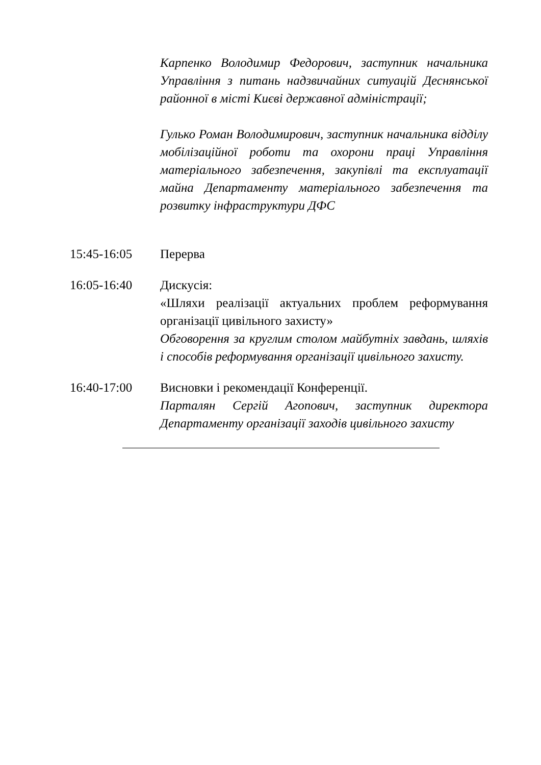Карпенко Володимир Федорович, заступник начальника Управління з питань надзвичайних ситуацій Деснянської районної в місті Києві державної адміністрації;
Гулько Роман Володимирович, заступник начальника відділу мобілізаційної роботи та охорони праці Управління матеріального забезпечення, закупівлі та експлуатації майна Департаменту матеріального забезпечення та розвитку інфраструктури ДФС
15:45-16:05 Перерва
16:05-16:40 Дискусія:
«Шляхи реалізації актуальних проблем реформування організації цивільного захисту»
Обговорення за круглим столом майбутніх завдань, шляхів і способів реформування організації цивільного захисту.
16:40-17:00 Висновки і рекомендації Конференції.
Парталян Сергій Агопович, заступник директора Департаменту організації заходів цивільного захисту